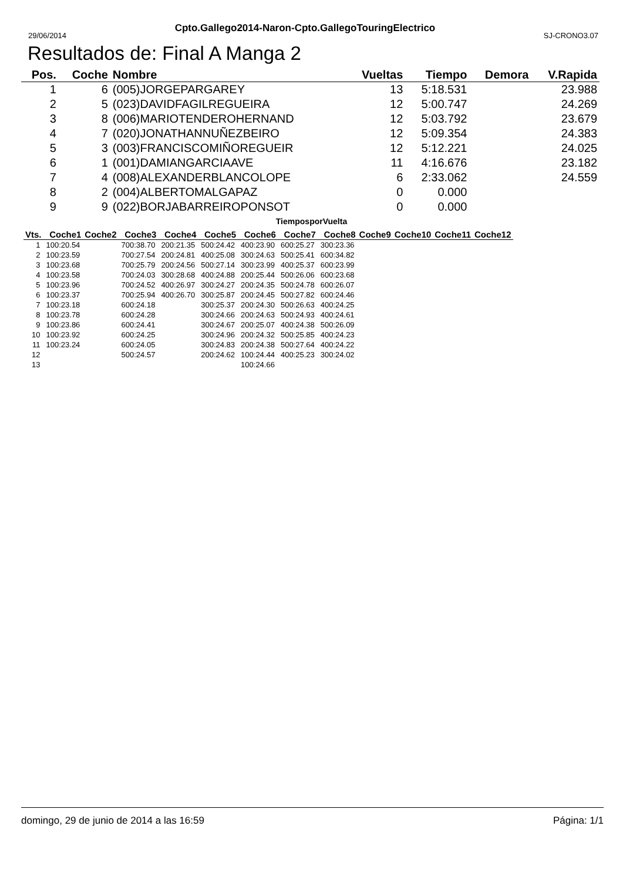29/06/2014 Cpto.Gallego2014-Naron-Cpto.GallegoTouringElectrico SJ-CRONO3.07
Resultados de: Final A Manga 2
| Pos. | Coche | Nombre | Vueltas | Tiempo | Demora | V.Rapida |
| --- | --- | --- | --- | --- | --- | --- |
| 1 | 6 | (005)JORGEPARGAREY | 13 | 5:18.531 | | 23.988 |
| 2 | 5 | (023)DAVIDFAGILREGUEIRA | 12 | 5:00.747 | | 24.269 |
| 3 | 8 | (006)MARIOTENDEROHERNAND | 12 | 5:03.792 | | 23.679 |
| 4 | 7 | (020)JONATHANNUÑEZBEIRO | 12 | 5:09.354 | | 24.383 |
| 5 | 3 | (003)FRANCISCOMIÑOREGUEIR | 12 | 5:12.221 | | 24.025 |
| 6 | 1 | (001)DAMIANGARCIAAVE | 11 | 4:16.676 | | 23.182 |
| 7 | 4 | (008)ALEXANDERBLANCOLOPE | 6 | 2:33.062 | | 24.559 |
| 8 | 2 | (004)ALBERTOMALGAPAZ | 0 | 0.000 | | |
| 9 | 9 | (022)BORJABARREIROPONSOT | 0 | 0.000 | | |
TiemposporVuelta
| Vts. | Coche1 | Coche2 | Coche3 | Coche4 | Coche5 | Coche6 | Coche7 | Coche8 | Coche9 | Coche10 | Coche11 | Coche12 |
| --- | --- | --- | --- | --- | --- | --- | --- | --- | --- | --- | --- | --- |
| 1 | 100:20.54 | | 700:38.70 | 200:21.35 | 500:24.42 | 400:23.90 | 600:25.27 | 300:23.36 | | | | |
| 2 | 100:23.59 | | 700:27.54 | 200:24.81 | 400:25.08 | 300:24.63 | 500:25.41 | 600:34.82 | | | | |
| 3 | 100:23.68 | | 700:25.79 | 200:24.56 | 500:27.14 | 300:23.99 | 400:25.37 | 600:23.99 | | | | |
| 4 | 100:23.58 | | 700:24.03 | 300:28.68 | 400:24.88 | 200:25.44 | 500:26.06 | 600:23.68 | | | | |
| 5 | 100:23.96 | | 700:24.52 | 400:26.97 | 300:24.27 | 200:24.35 | 500:24.78 | 600:26.07 | | | | |
| 6 | 100:23.37 | | 700:25.94 | 400:26.70 | 300:25.87 | 200:24.45 | 500:27.82 | 600:24.46 | | | | |
| 7 | 100:23.18 | | 600:24.18 | | 300:25.37 | 200:24.30 | 500:26.63 | 400:24.25 | | | | |
| 8 | 100:23.78 | | 600:24.28 | | 300:24.66 | 200:24.63 | 500:24.93 | 400:24.61 | | | | |
| 9 | 100:23.86 | | 600:24.41 | | 300:24.67 | 200:25.07 | 400:24.38 | 500:26.09 | | | | |
| 10 | 100:23.92 | | 600:24.25 | | 300:24.96 | 200:24.32 | 500:25.85 | 400:24.23 | | | | |
| 11 | 100:23.24 | | 600:24.05 | | 300:24.83 | 200:24.38 | 500:27.64 | 400:24.22 | | | | |
| 12 | | | 500:24.57 | | 200:24.62 | 100:24.44 | 400:25.23 | 300:24.02 | | | | |
| 13 | | | | | | 100:24.66 | | | | | | |
domingo, 29 de junio de 2014 a las 16:59 Página: 1/1